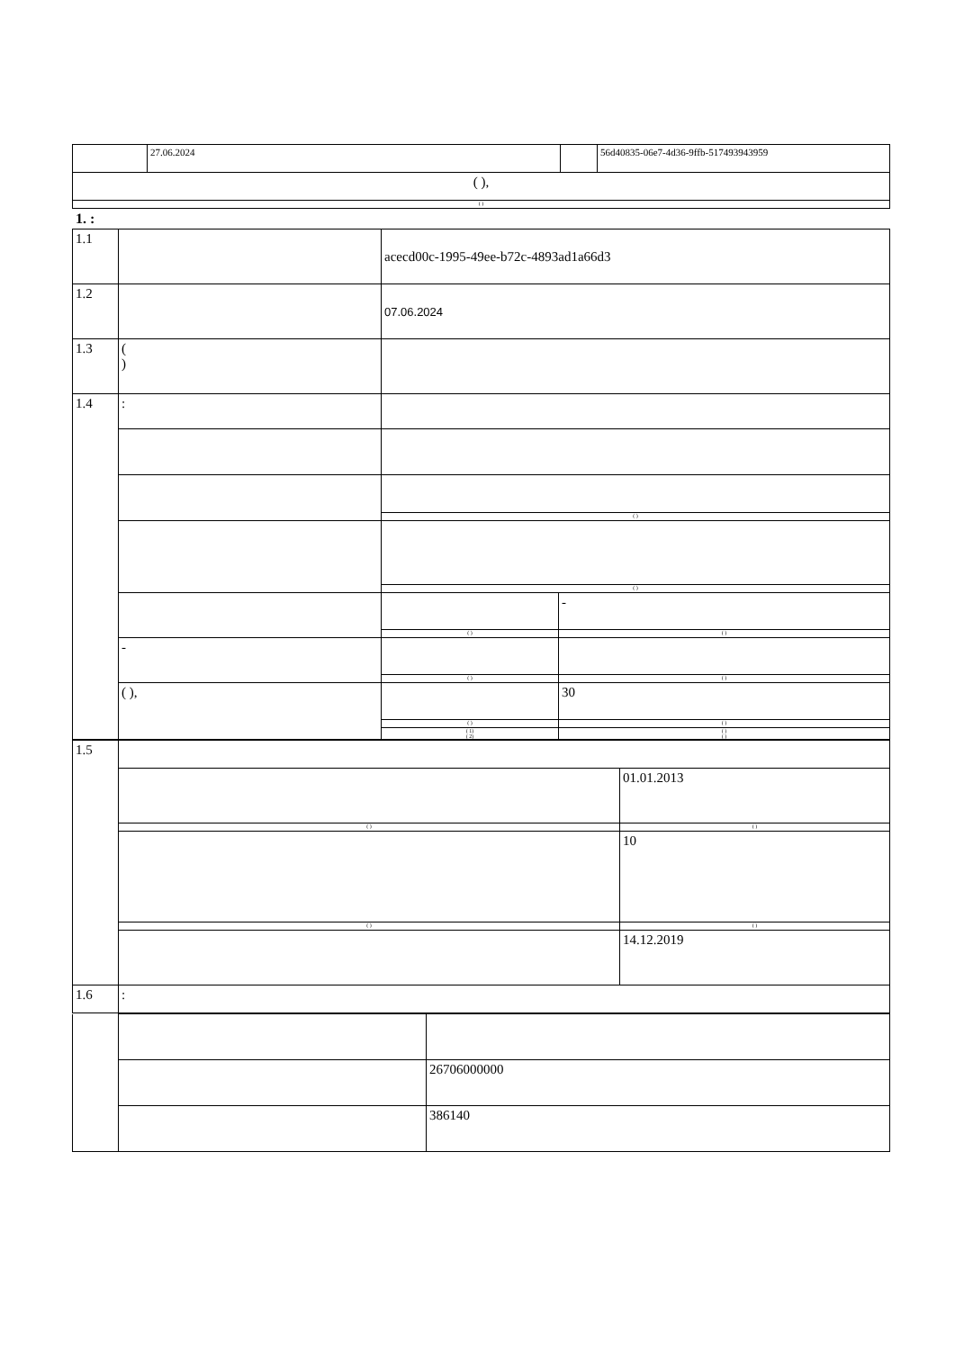| | 27.06.2024 | | 56d40835-06e7-4d36-9ffb-517493943959 |
| ( ), | | | |
| ( ) | | | |
1. :
| 1.1 | | acecd00c-1995-49ee-b72c-4893ad1a66d3 | |
| 1.2 | | 07.06.2024 | |
| 1.3 | ( ) | | |
| 1.4 | : | | |
| | | ( ) | |
| | | ( ) | |
| | | | - |
| | | ( ) | ( ) |
| | - | | |
| | | ( ) | ( ) |
| | ( ), | | 30 |
| | | ( ) | ( ) |
| | | ( 1) ( 2) | ( ) ( ) |
| 1.5 | | |
| | | 01.01.2013 |
| | ( ) | ( ) |
| | | 10 |
| | ( ) | ( ) |
| | | 14.12.2019 |
| 1.6 | : | |
| | | 26706000000 |
| | | 386140 |